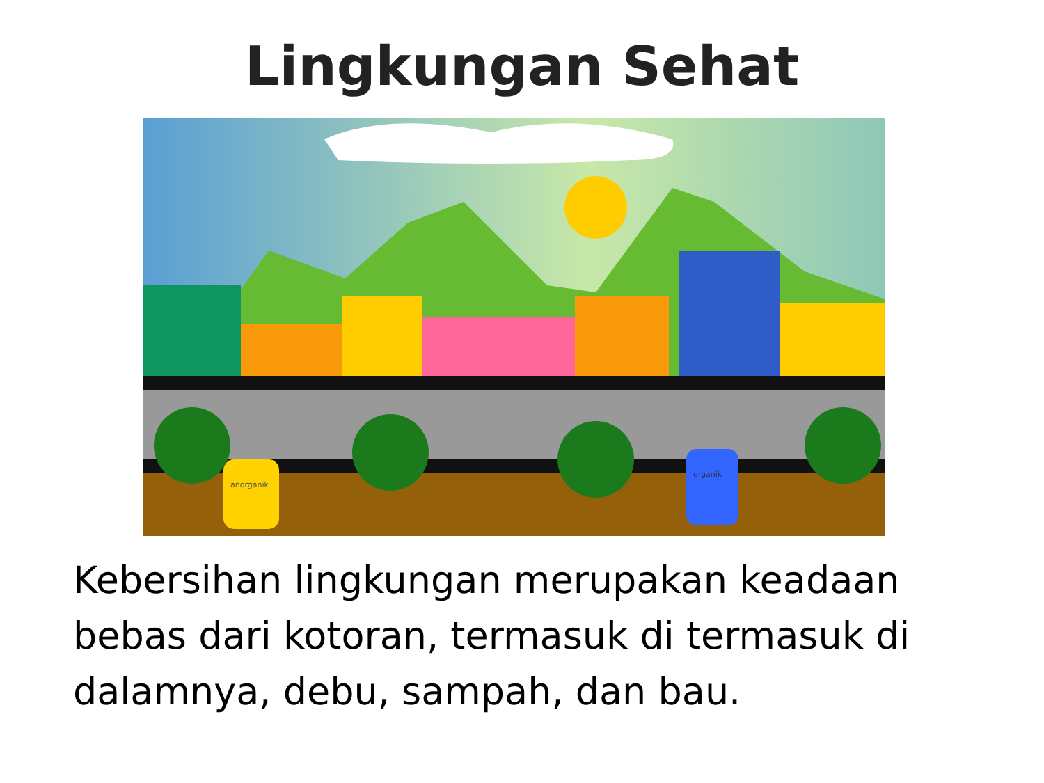Lingkungan Sehat
anorganik
organik
Kebersihan lingkungan merupakan keadaan bebas dari kotoran, termasuk di termasuk di dalamnya, debu, sampah, dan bau.